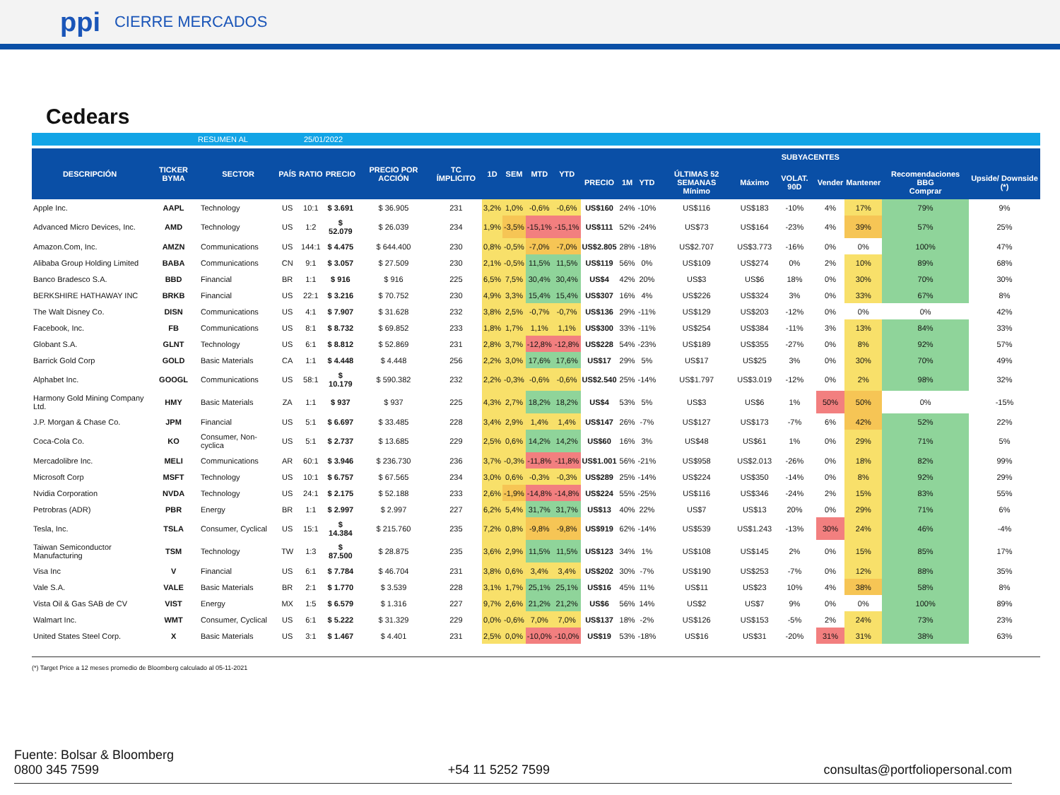ppi CIERRE MERCADOS
Cedears
RESUMEN AL 25/01/2022
| DESCRIPCIÓN | TICKER BYMA | SECTOR | PAÍS | RATIO | PRECIO | PRECIO POR ACCIÓN | TC ÍMPLICITO | 1D | SEM | MTD | YTD | SUBYACENTES | | | | | | | | | |
| --- | --- | --- | --- | --- | --- | --- | --- | --- | --- | --- | --- | --- | --- | --- | --- | --- | --- | --- | --- | --- | --- |
| | | | | | | | | | | | | PRECIO | 1M | YTD | ÚLTIMAS 52 SEMANAS Mínimo | Máximo | VOLAT. 90D | Vender | Mantener | Recomendaciones BBG Comprar | Upside/ Downside (*) |
| Apple Inc. | AAPL | Technology | US | 10:1 | $ 3.691 | $ 36.905 | 231 | 3,2% | 1,0% | -0,6% | -0,6% | US$160 | 24% | -10% | US$116 | US$183 | -10% | 4% | 17% | 79% | 9% |
| Advanced Micro Devices, Inc. | AMD | Technology | US | 1:2 | $ 52.079 | $ 26.039 | 234 | 1,9% | -3,5% | -15,1% | -15,1% | US$111 | 52% | -24% | US$73 | US$164 | -23% | 4% | 39% | 57% | 25% |
| Amazon.Com, Inc. | AMZN | Communications | US | 144:1 | $ 4.475 | $ 644.400 | 230 | 0,8% | -0,5% | -7,0% | -7,0% | US$2.805 | 28% | -18% | US$2.707 | US$3.773 | -16% | 0% | 0% | 100% | 47% |
| Alibaba Group Holding Limited | BABA | Communications | CN | 9:1 | $ 3.057 | $ 27.509 | 230 | 2,1% | -0,5% | 11,5% | 11,5% | US$119 | 56% | 0% | US$109 | US$274 | 0% | 2% | 10% | 89% | 68% |
| Banco Bradesco S.A. | BBD | Financial | BR | 1:1 | $ 916 | $ 916 | 225 | 6,5% | 7,5% | 30,4% | 30,4% | US$4 | 42% | 20% | US$3 | US$6 | 18% | 0% | 30% | 70% | 30% |
| BERKSHIRE HATHAWAY INC | BRKB | Financial | US | 22:1 | $ 3.216 | $ 70.752 | 230 | 4,9% | 3,3% | 15,4% | 15,4% | US$307 | 16% | 4% | US$226 | US$324 | 3% | 0% | 33% | 67% | 8% |
| The Walt Disney Co. | DISN | Communications | US | 4:1 | $ 7.907 | $ 31.628 | 232 | 3,8% | 2,5% | -0,7% | -0,7% | US$136 | 29% | -11% | US$129 | US$203 | -12% | 0% | 0% | 0% | 42% |
| Facebook, Inc. | FB | Communications | US | 8:1 | $ 8.732 | $ 69.852 | 233 | 1,8% | 1,7% | 1,1% | 1,1% | US$300 | 33% | -11% | US$254 | US$384 | -11% | 3% | 13% | 84% | 33% |
| Globant S.A. | GLNT | Technology | US | 6:1 | $ 8.812 | $ 52.869 | 231 | 2,8% | 3,7% | -12,8% | -12,8% | US$228 | 54% | -23% | US$189 | US$355 | -27% | 0% | 8% | 92% | 57% |
| Barrick Gold Corp | GOLD | Basic Materials | CA | 1:1 | $ 4.448 | $ 4.448 | 256 | 2,2% | 3,0% | 17,6% | 17,6% | US$17 | 29% | 5% | US$17 | US$25 | 3% | 0% | 30% | 70% | 49% |
| Alphabet Inc. | GOOGL | Communications | US | 58:1 | $ 10.179 | $ 590.382 | 232 | 2,2% | -0,3% | -0,6% | -0,6% | US$2.540 | 25% | -14% | US$1.797 | US$3.019 | -12% | 0% | 2% | 98% | 32% |
| Harmony Gold Mining Company Ltd. | HMY | Basic Materials | ZA | 1:1 | $ 937 | $ 937 | 225 | 4,3% | 2,7% | 18,2% | 18,2% | US$4 | 53% | 5% | US$3 | US$6 | 1% | 50% | 50% | 0% | -15% |
| J.P. Morgan & Chase Co. | JPM | Financial | US | 5:1 | $ 6.697 | $ 33.485 | 228 | 3,4% | 2,9% | 1,4% | 1,4% | US$147 | 26% | -7% | US$127 | US$173 | -7% | 6% | 42% | 52% | 22% |
| Coca-Cola Co. | KO | Consumer, Non-cyclica | US | 5:1 | $ 2.737 | $ 13.685 | 229 | 2,5% | 0,6% | 14,2% | 14,2% | US$60 | 16% | 3% | US$48 | US$61 | 1% | 0% | 29% | 71% | 5% |
| Mercadolibre Inc. | MELI | Communications | AR | 60:1 | $ 3.946 | $ 236.730 | 236 | 3,7% | -0,3% | -11,8% | -11,8% | US$1.001 | 56% | -21% | US$958 | US$2.013 | -26% | 0% | 18% | 82% | 99% |
| Microsoft Corp | MSFT | Technology | US | 10:1 | $ 6.757 | $ 67.565 | 234 | 3,0% | 0,6% | -0,3% | -0,3% | US$289 | 25% | -14% | US$224 | US$350 | -14% | 0% | 8% | 92% | 29% |
| Nvidia Corporation | NVDA | Technology | US | 24:1 | $ 2.175 | $ 52.188 | 233 | 2,6% | -1,9% | -14,8% | -14,8% | US$224 | 55% | -25% | US$116 | US$346 | -24% | 2% | 15% | 83% | 55% |
| Petrobras (ADR) | PBR | Energy | BR | 1:1 | $ 2.997 | $ 2.997 | 227 | 6,2% | 5,4% | 31,7% | 31,7% | US$13 | 40% | 22% | US$7 | US$13 | 20% | 0% | 29% | 71% | 6% |
| Tesla, Inc. | TSLA | Consumer, Cyclical | US | 15:1 | $ 14.384 | $ 215.760 | 235 | 7,2% | 0,8% | -9,8% | -9,8% | US$919 | 62% | -14% | US$539 | US$1.243 | -13% | 30% | 24% | 46% | -4% |
| Taiwan Semiconductor Manufacturing | TSM | Technology | TW | 1:3 | $ 87.500 | $ 28.875 | 235 | 3,6% | 2,9% | 11,5% | 11,5% | US$123 | 34% | 1% | US$108 | US$145 | 2% | 0% | 15% | 85% | 17% |
| Visa Inc | V | Financial | US | 6:1 | $ 7.784 | $ 46.704 | 231 | 3,8% | 0,6% | 3,4% | 3,4% | US$202 | 30% | -7% | US$190 | US$253 | -7% | 0% | 12% | 88% | 35% |
| Vale S.A. | VALE | Basic Materials | BR | 2:1 | $ 1.770 | $ 3.539 | 228 | 3,1% | 1,7% | 25,1% | 25,1% | US$16 | 45% | 11% | US$11 | US$23 | 10% | 4% | 38% | 58% | 8% |
| Vista Oil & Gas SAB de CV | VIST | Energy | MX | 1:5 | $ 6.579 | $ 1.316 | 227 | 9,7% | 2,6% | 21,2% | 21,2% | US$6 | 56% | 14% | US$2 | US$7 | 9% | 0% | 0% | 100% | 89% |
| Walmart Inc. | WMT | Consumer, Cyclical | US | 6:1 | $ 5.222 | $ 31.329 | 229 | 0,0% | -0,6% | 7,0% | 7,0% | US$137 | 18% | -2% | US$126 | US$153 | -5% | 2% | 24% | 73% | 23% |
| United States Steel Corp. | X | Basic Materials | US | 3:1 | $ 1.467 | $ 4.401 | 231 | 2,5% | 0,0% | -10,0% | -10,0% | US$19 | 53% | -18% | US$16 | US$31 | -20% | 31% | 31% | 38% | 63% |
(*) Target Price a 12 meses promedio de Bloomberg calculado al 05-11-2021
Fuente: Bolsar & Bloomberg
0800 345 7599
+54 11 5252 7599
consultas@portfoliopersonal.com